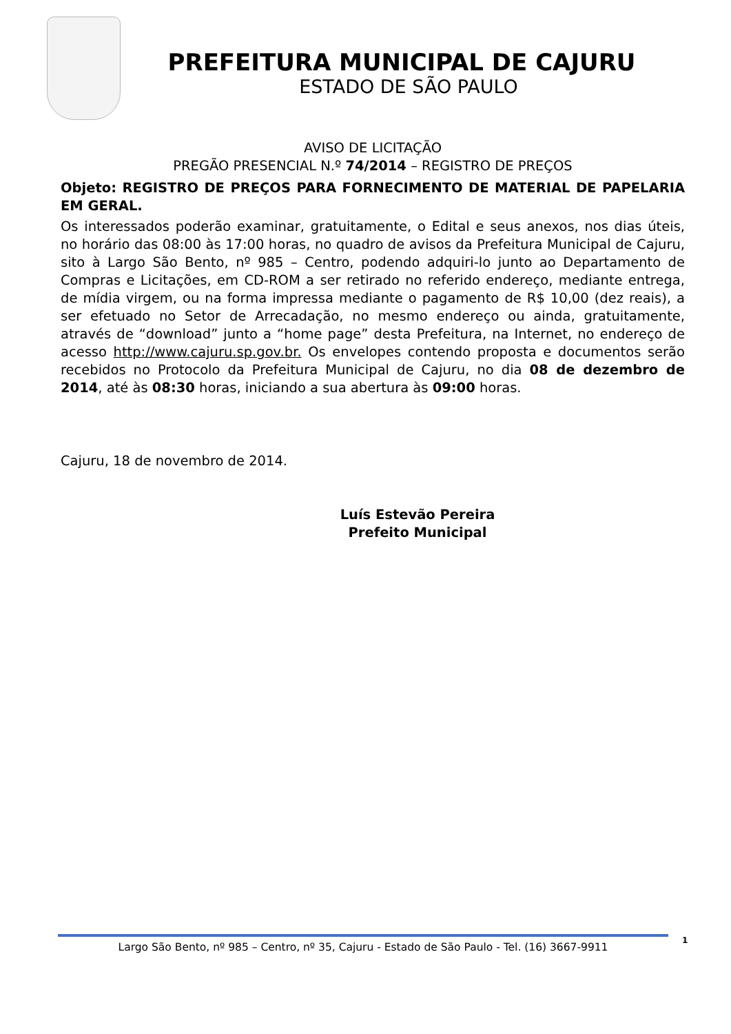PREFEITURA MUNICIPAL DE CAJURU
ESTADO DE SÃO PAULO
AVISO DE LICITAÇÃO
PREGÃO PRESENCIAL N.º 74/2014 – REGISTRO DE PREÇOS
Objeto: REGISTRO DE PREÇOS PARA FORNECIMENTO DE MATERIAL DE PAPELARIA EM GERAL.
Os interessados poderão examinar, gratuitamente, o Edital e seus anexos, nos dias úteis, no horário das 08:00 às 17:00 horas, no quadro de avisos da Prefeitura Municipal de Cajuru, sito à Largo São Bento, nº 985 – Centro, podendo adquiri-lo junto ao Departamento de Compras e Licitações, em CD-ROM a ser retirado no referido endereço, mediante entrega, de mídia virgem, ou na forma impressa mediante o pagamento de R$ 10,00 (dez reais), a ser efetuado no Setor de Arrecadação, no mesmo endereço ou ainda, gratuitamente, através de “download” junto a “home page” desta Prefeitura, na Internet, no endereço de acesso http://www.cajuru.sp.gov.br. Os envelopes contendo proposta e documentos serão recebidos no Protocolo da Prefeitura Municipal de Cajuru, no dia 08 de dezembro de 2014, até às 08:30 horas, iniciando a sua abertura às 09:00 horas.
Cajuru, 18 de novembro de 2014.
Luís Estevão Pereira
Prefeito Municipal
Largo São Bento, nº 985 – Centro, nº 35, Cajuru - Estado de São Paulo - Tel. (16) 3667-9911 1